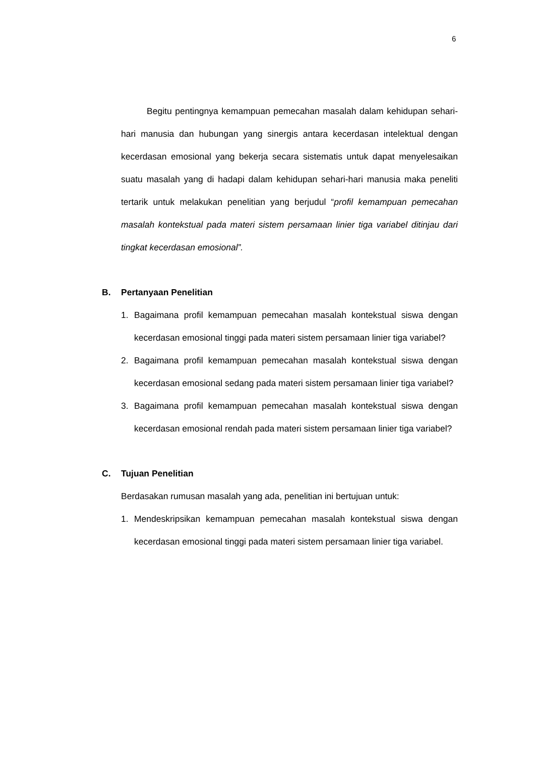6
Begitu pentingnya kemampuan pemecahan masalah dalam kehidupan sehari-hari manusia dan hubungan yang sinergis antara kecerdasan intelektual dengan kecerdasan emosional yang bekerja secara sistematis untuk dapat menyelesaikan suatu masalah yang di hadapi dalam kehidupan sehari-hari manusia maka peneliti tertarik untuk melakukan penelitian yang berjudul “profil kemampuan pemecahan masalah kontekstual pada materi sistem persamaan linier tiga variabel ditinjau dari tingkat kecerdasan emosional”.
B. Pertanyaan Penelitian
1. Bagaimana profil kemampuan pemecahan masalah kontekstual siswa dengan kecerdasan emosional tinggi pada materi sistem persamaan linier tiga variabel?
2. Bagaimana profil kemampuan pemecahan masalah kontekstual siswa dengan kecerdasan emosional sedang pada materi sistem persamaan linier tiga variabel?
3. Bagaimana profil kemampuan pemecahan masalah kontekstual siswa dengan kecerdasan emosional rendah pada materi sistem persamaan linier tiga variabel?
C. Tujuan Penelitian
Berdasakan rumusan masalah yang ada, penelitian ini bertujuan untuk:
1. Mendeskripsikan kemampuan pemecahan masalah kontekstual siswa dengan kecerdasan emosional tinggi pada materi sistem persamaan linier tiga variabel.